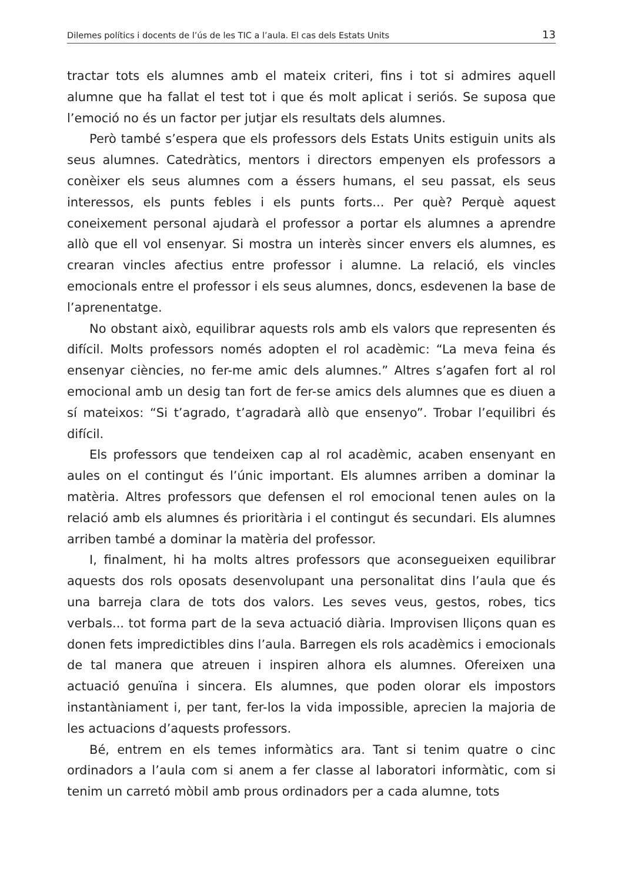Dilemes polítics i docents de l’ús de les TIC a l’aula. El cas dels Estats Units 13
tractar tots els alumnes amb el mateix criteri, fins i tot si admires aquell alumne que ha fallat el test tot i que és molt aplicat i seriós. Se suposa que l’emoció no és un factor per jutjar els resultats dels alumnes.
Però també s’espera que els professors dels Estats Units estiguin units als seus alumnes. Catedràtics, mentors i directors empenyen els professors a conèixer els seus alumnes com a éssers humans, el seu passat, els seus interessos, els punts febles i els punts forts... Per què? Perquè aquest coneixement personal ajudarà el professor a portar els alumnes a aprendre allò que ell vol ensenyar. Si mostra un interès sincer envers els alumnes, es crearan vincles afectius entre professor i alumne. La relació, els vincles emocionals entre el professor i els seus alumnes, doncs, esdevenen la base de l’aprenentatge.
No obstant això, equilibrar aquests rols amb els valors que representen és difícil. Molts professors només adopten el rol acadèmic: “La meva feina és ensenyar ciències, no fer-me amic dels alumnes.” Altres s’agafen fort al rol emocional amb un desig tan fort de fer-se amics dels alumnes que es diuen a sí mateixos: “Si t’agrado, t’agradarà allò que ensenyo”. Trobar l’equilibri és difícil.
Els professors que tendeixen cap al rol acadèmic, acaben ensenyant en aules on el contingut és l’únic important. Els alumnes arriben a dominar la matèria. Altres professors que defensen el rol emocional tenen aules on la relació amb els alumnes és prioritària i el contingut és secundari. Els alumnes arriben també a dominar la matèria del professor.
I, finalment, hi ha molts altres professors que aconsegueixen equilibrar aquests dos rols oposats desenvolupant una personalitat dins l’aula que és una barreja clara de tots dos valors. Les seves veus, gestos, robes, tics verbals... tot forma part de la seva actuació diària. Improvisen lliçons quan es donen fets impredictibles dins l’aula. Barregen els rols acadèmics i emocionals de tal manera que atreuen i inspiren alhora els alumnes. Ofereixen una actuació genuïna i sincera. Els alumnes, que poden olorar els impostors instantàniament i, per tant, fer-los la vida impossible, aprecien la majoria de les actuacions d’aquests professors.
Bé, entrem en els temes informàtics ara. Tant si tenim quatre o cinc ordinadors a l’aula com si anem a fer classe al laboratori informàtic, com si tenim un carretó mòbil amb prous ordinadors per a cada alumne, tots